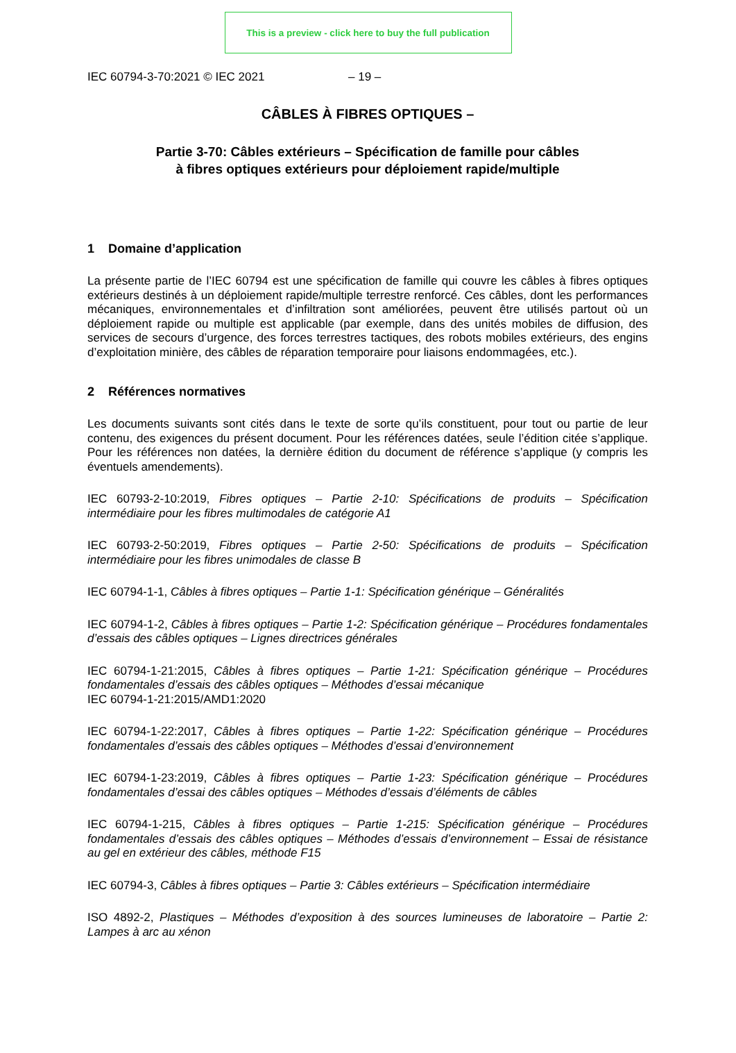This is a preview - click here to buy the full publication
IEC 60794-3-70:2021 © IEC 2021 – 19 –
CÂBLES À FIBRES OPTIQUES –
Partie 3-70: Câbles extérieurs – Spécification de famille pour câbles
à fibres optiques extérieurs pour déploiement rapide/multiple
1 Domaine d’application
La présente partie de l’IEC 60794 est une spécification de famille qui couvre les câbles à fibres optiques extérieurs destinés à un déploiement rapide/multiple terrestre renforcé. Ces câbles, dont les performances mécaniques, environnementales et d’infiltration sont améliorées, peuvent être utilisés partout où un déploiement rapide ou multiple est applicable (par exemple, dans des unités mobiles de diffusion, des services de secours d’urgence, des forces terrestres tactiques, des robots mobiles extérieurs, des engins d’exploitation minière, des câbles de réparation temporaire pour liaisons endommagées, etc.).
2 Références normatives
Les documents suivants sont cités dans le texte de sorte qu’ils constituent, pour tout ou partie de leur contenu, des exigences du présent document. Pour les références datées, seule l’édition citée s’applique. Pour les références non datées, la dernière édition du document de référence s’applique (y compris les éventuels amendements).
IEC 60793-2-10:2019, Fibres optiques – Partie 2-10: Spécifications de produits – Spécification intermédiaire pour les fibres multimodales de catégorie A1
IEC 60793-2-50:2019, Fibres optiques – Partie 2-50: Spécifications de produits – Spécification intermédiaire pour les fibres unimodales de classe B
IEC 60794-1-1, Câbles à fibres optiques – Partie 1-1: Spécification générique – Généralités
IEC 60794-1-2, Câbles à fibres optiques – Partie 1-2: Spécification générique – Procédures fondamentales d’essais des câbles optiques – Lignes directrices générales
IEC 60794-1-21:2015, Câbles à fibres optiques – Partie 1-21: Spécification générique – Procédures fondamentales d’essais des câbles optiques – Méthodes d’essai mécanique
IEC 60794-1-21:2015/AMD1:2020
IEC 60794-1-22:2017, Câbles à fibres optiques – Partie 1-22: Spécification générique – Procédures fondamentales d’essais des câbles optiques – Méthodes d’essai d’environnement
IEC 60794-1-23:2019, Câbles à fibres optiques – Partie 1-23: Spécification générique – Procédures fondamentales d’essai des câbles optiques – Méthodes d’essais d’éléments de câbles
IEC 60794-1-215, Câbles à fibres optiques – Partie 1-215: Spécification générique – Procédures fondamentales d’essais des câbles optiques – Méthodes d’essais d’environnement – Essai de résistance au gel en extérieur des câbles, méthode F15
IEC 60794-3, Câbles à fibres optiques – Partie 3: Câbles extérieurs – Spécification intermédiaire
ISO 4892-2, Plastiques – Méthodes d’exposition à des sources lumineuses de laboratoire – Partie 2: Lampes à arc au xénon